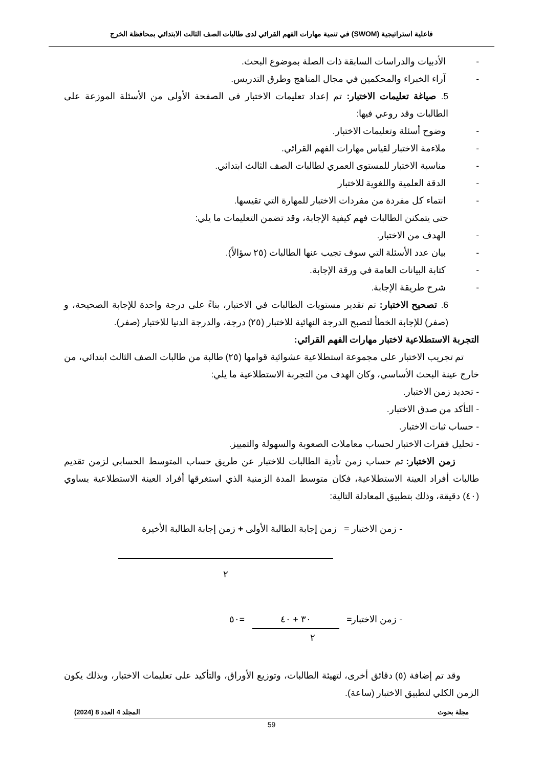فاعلية استراتيجية (SWOM) في تنمية مهارات الفهم القرائي لدى طالبات الصف الثالث الابتدائي بمحافظة الخرج
- الأدبيات والدراسات السابقة ذات الصلة بموضوع البحث.
- آراء الخبراء والمحكمين في مجال المناهج وطرق التدريس.
5. صياغة تعليمات الاختبار: تم إعداد تعليمات الاختبار في الصفحة الأولى من الأسئلة الموزعة على الطالبات وقد روعي فيها:
- وضوح أسئلة وتعليمات الاختبار.
- ملاءمة الاختبار لقياس مهارات الفهم القرائي.
- مناسبة الاختبار للمستوى العمري لطالبات الصف الثالث ابتدائي.
- الدقة العلمية واللغوية للاختبار
- انتماء كل مفردة من مفردات الاختبار للمهارة التي تقيسها.
حتى يتمكنن الطالبات فهم كيفية الإجابة، وقد تضمن التعليمات ما يلي:
- الهدف من الاختبار.
- بيان عدد الأسئلة التي سوف تجيب عنها الطالبات (٢٥ سؤالاً).
- كتابة البيانات العامة في ورقة الإجابة.
- شرح طريقة الإجابة.
6. تصحيح الاختبار: تم تقدير مستويات الطالبات في الاختبار، بناءً على درجة واحدة للإجابة الصحيحة، و (صفر) للإجابة الخطأ لتصبح الدرجة النهائية للاختبار (٢٥) درجة، والدرجة الدنيا للاختبار (صفر).
التجربة الاستطلاعية لاختبار مهارات الفهم القرائي:
تم تجريب الاختبار على مجموعة استطلاعية عشوائية قوامها (٢٥) طالبة من طالبات الصف الثالث ابتدائي، من خارج عينة البحث الأساسي، وكان الهدف من التجربة الاستطلاعية ما يلي:
- تحديد زمن الاختبار.
- التأكد من صدق الاختبار.
- حساب ثبات الاختبار.
- تحليل فقرات الاختبار لحساب معاملات الصعوبة والسهولة والتمييز.
زمن الاختبار: تم حساب زمن تأدية الطالبات للاختبار عن طريق حساب المتوسط الحسابي لزمن تقديم طالبات أفراد العينة الاستطلاعية، فكان متوسط المدة الزمنية الذي استغرقها أفراد العينة الاستطلاعية يساوي (٤٠) دقيقة، وذلك بتطبيق المعادلة التالية:
- زمن الاختبار = زمن إجابة الطالبة الأولى + زمن إجابة الطالبة الأخيرة
٢
- زمن الاختبار= ٣٠ + ٤٠ =٥٠
٢
وقد تم إضافة (٥) دقائق أخرى، لتهيئة الطالبات، وتوزيع الأوراق، والتأكيد على تعليمات الاختبار، وبذلك يكون الزمن الكلي لتطبيق الاختبار (ساعة).
مجلة بحوث المجلد 4 العدد 8 (2024)
59